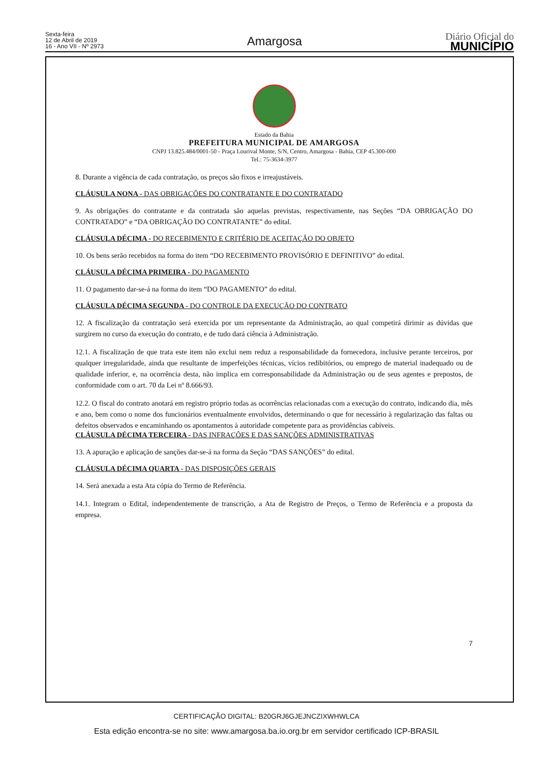Sexta-feira
12 de Abril de 2019
16 - Ano VII - Nº 2973
Amargosa
Diário Oficial do
MUNICÍPIO
Estado da Bahia
PREFEITURA MUNICIPAL DE AMARGOSA
CNPJ 13.825.484/0001-50 - Praça Lourival Monte, S/N, Centro, Amargosa - Bahia, CEP 45.300-000
Tel.: 75-3634-3977
8. Durante a vigência de cada contratação, os preços são fixos e irreajustáveis.
CLÁUSULA NONA - DAS OBRIGAÇÕES DO CONTRATANTE E DO CONTRATADO
9. As obrigações do contratante e da contratada são aquelas previstas, respectivamente, nas Seções “DA OBRIGAÇÃO DO CONTRATADO” e “DA OBRIGAÇÃO DO CONTRATANTE” do edital.
CLÁUSULA DÉCIMA - DO RECEBIMENTO E CRITÉRIO DE ACEITAÇÃO DO OBJETO
10. Os bens serão recebidos na forma do item “DO RECEBIMENTO PROVISÓRIO E DEFINITIVO” do edital.
CLÁUSULA DÉCIMA PRIMEIRA - DO PAGAMENTO
11. O pagamento dar-se-á na forma do item “DO PAGAMENTO” do edital.
CLÁUSULA DÉCIMA SEGUNDA - DO CONTROLE DA EXECUÇÃO DO CONTRATO
12. A fiscalização da contratação será exercida por um representante da Administração, ao qual competirá dirimir as dúvidas que surgirem no curso da execução do contrato, e de tudo dará ciência à Administração.
12.1. A fiscalização de que trata este item não exclui nem reduz a responsabilidade da fornecedora, inclusive perante terceiros, por qualquer irregularidade, ainda que resultante de imperfeições técnicas, vícios redibitórios, ou emprego de material inadequado ou de qualidade inferior, e, na ocorrência desta, não implica em corresponsabilidade da Administração ou de seus agentes e prepostos, de conformidade com o art. 70 da Lei nº 8.666/93.
12.2. O fiscal do contrato anotará em registro próprio todas as ocorrências relacionadas com a execução do contrato, indicando dia, mês e ano, bem como o nome dos funcionários eventualmente envolvidos, determinando o que for necessário à regularização das faltas ou defeitos observados e encaminhando os apontamentos à autoridade competente para as providências cabíveis.
CLÁUSULA DÉCIMA TERCEIRA - DAS INFRAÇÕES E DAS SANÇÕES ADMINISTRATIVAS
13. A apuração e aplicação de sanções dar-se-á na forma da Seção “DAS SANÇÕES” do edital.
CLÁUSULA DÉCIMA QUARTA - DAS DISPOSIÇÕES GERAIS
14. Será anexada a esta Ata cópia do Termo de Referência.
14.1. Integram o Edital, independentemente de transcrição, a Ata de Registro de Preços, o Termo de Referência e a proposta da empresa.
7
CERTIFICAÇÃO DIGITAL: B20GRJ6GJEJNCZIXWHWLCA
Esta edição encontra-se no site: www.amargosa.ba.io.org.br em servidor certificado ICP-BRASIL